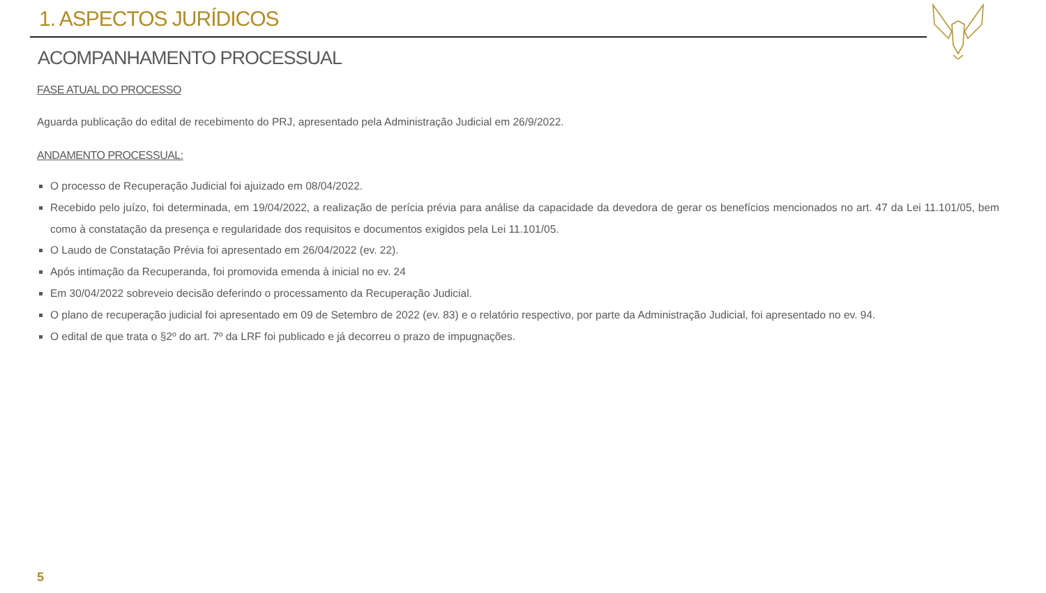1. ASPECTOS JURÍDICOS
ACOMPANHAMENTO PROCESSUAL
FASE ATUAL DO PROCESSO
Aguarda publicação do edital de recebimento do PRJ, apresentado pela Administração Judicial em 26/9/2022.
ANDAMENTO PROCESSUAL:
O processo de Recuperação Judicial foi ajuizado em 08/04/2022.
Recebido pelo juízo, foi determinada, em 19/04/2022, a realização de perícia prévia para análise da capacidade da devedora de gerar os benefícios mencionados no art. 47 da Lei 11.101/05, bem como à constatação da presença e regularidade dos requisitos e documentos exigidos pela Lei 11.101/05.
O Laudo de Constatação Prévia foi apresentado em 26/04/2022 (ev. 22).
Após intimação da Recuperanda, foi promovida emenda à inicial no ev. 24
Em 30/04/2022 sobreveio decisão deferindo o processamento da Recuperação Judicial.
O plano de recuperação judicial foi apresentado em 09 de Setembro de 2022 (ev. 83) e o relatório respectivo, por parte da Administração Judicial, foi apresentado no ev. 94.
O edital de que trata o §2º do art. 7º da LRF foi publicado e já decorreu o prazo de impugnações.
5